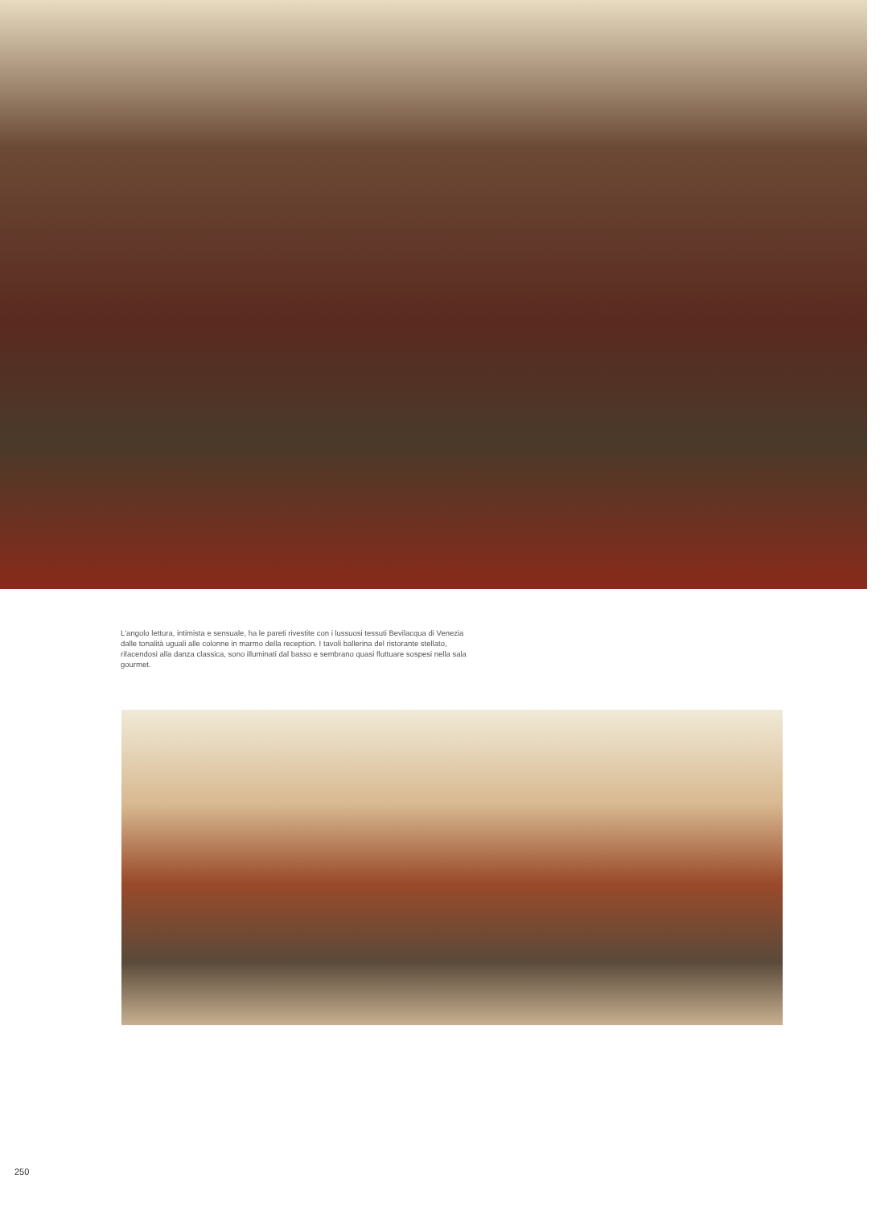L'angolo lettura, intimista e sensuale, ha le pareti rivestite con i lussuosi tessuti Bevilacqua di Venezia dalle tonalità uguali alle colonne in marmo della reception. I tavoli ballerina del ristorante stellato, rifacendosi alla danza classica, sono illuminati dal basso e sembrano quasi fluttuare sospesi nella sala gourmet.
250